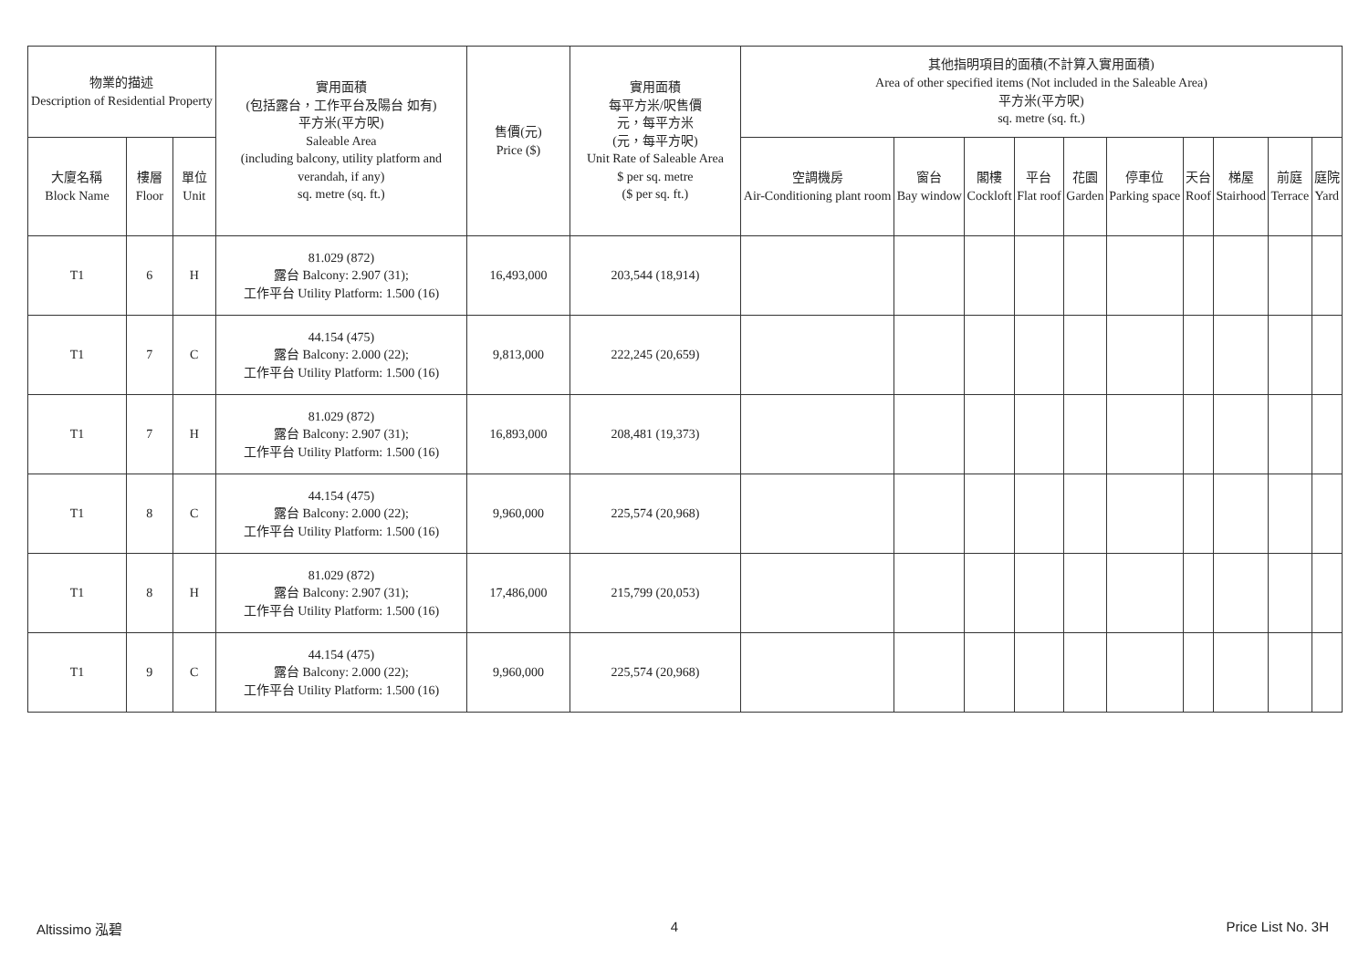| 物業的描述 Description of Residential Property | | | 實用面積 (包括露台，工作平台及陽台 如有) 平方米(平方呎) Saleable Area (including balcony, utility platform and verandah, if any) sq. metre (sq. ft.) | 售價(元) Price ($) | 實用面積 每平方米/呎售價 元，每平方米 (元，每平方呎) Unit Rate of Saleable Area $ per sq. metre ($ per sq. ft.) | 其他指明項目的面積(不計算入實用面積) Area of other specified items (Not included in the Saleable Area) 平方米(平方呎) sq. metre (sq. ft.) | | | | | | | | | |
| --- | --- | --- | --- | --- | --- | --- | --- | --- | --- | --- | --- | --- | --- | --- | --- |
| 大廈名稱 Block Name | 樓層 Floor | 單位 Unit | | | | 空調機房 Air-Conditioning plant room | 窗台 Bay window | 閣樓 Cockloft | 平台 Flat roof | 花園 Garden | 停車位 Parking space | 天台 Roof | 梯屋 Stairhood | 前庭 Terrace | 庭院 Yard |
| T1 | 6 | H | 81.029 (872) 露台 Balcony: 2.907 (31); 工作平台 Utility Platform: 1.500 (16) | 16,493,000 | 203,544 (18,914) | | | | | | | | | | |
| T1 | 7 | C | 44.154 (475) 露台 Balcony: 2.000 (22); 工作平台 Utility Platform: 1.500 (16) | 9,813,000 | 222,245 (20,659) | | | | | | | | | | |
| T1 | 7 | H | 81.029 (872) 露台 Balcony: 2.907 (31); 工作平台 Utility Platform: 1.500 (16) | 16,893,000 | 208,481 (19,373) | | | | | | | | | | |
| T1 | 8 | C | 44.154 (475) 露台 Balcony: 2.000 (22); 工作平台 Utility Platform: 1.500 (16) | 9,960,000 | 225,574 (20,968) | | | | | | | | | | |
| T1 | 8 | H | 81.029 (872) 露台 Balcony: 2.907 (31); 工作平台 Utility Platform: 1.500 (16) | 17,486,000 | 215,799 (20,053) | | | | | | | | | | |
| T1 | 9 | C | 44.154 (475) 露台 Balcony: 2.000 (22); 工作平台 Utility Platform: 1.500 (16) | 9,960,000 | 225,574 (20,968) | | | | | | | | | | |
Altissimo 泓碧 4 Price List No. 3H